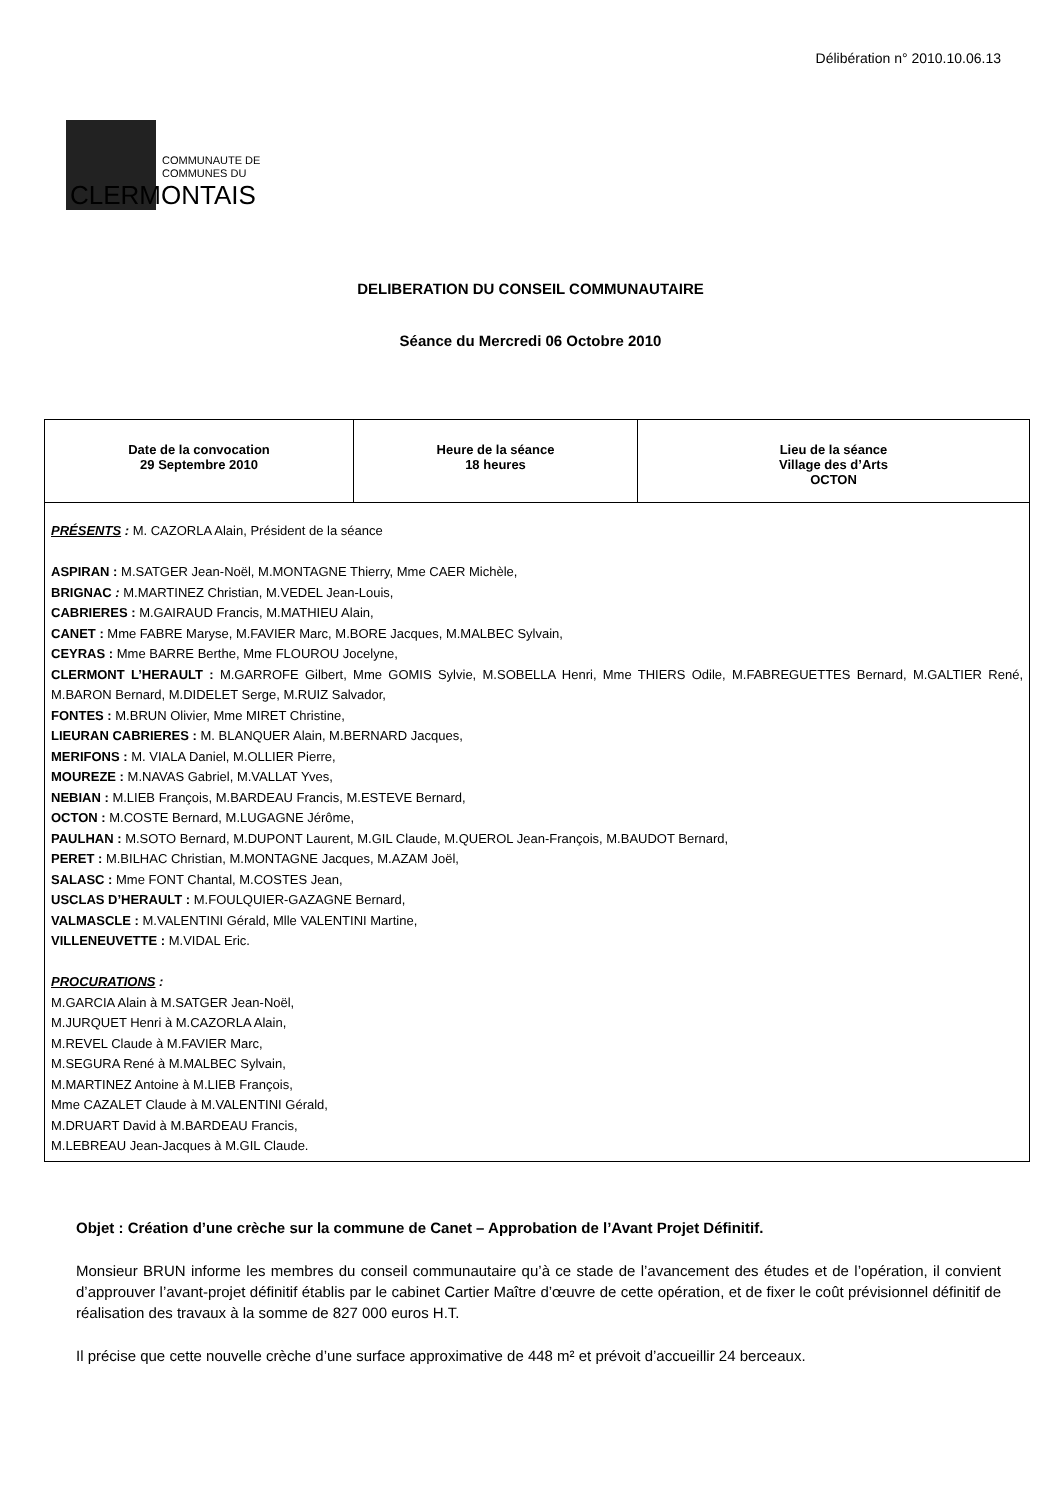Délibération n° 2010.10.06.13
COMMUNAUTE DE
COMMUNES DU
CLERMONTAIS
DELIBERATION DU CONSEIL COMMUNAUTAIRE
Séance du Mercredi 06 Octobre 2010
| Date de la convocation 29 Septembre 2010 | Heure de la séance 18 heures | Lieu de la séance Village des d’Arts OCTON |
| PRÉSENTS : M. CAZORLA Alain, Président de la séance ASPIRAN : M.SATGER Jean-Noël, M.MONTAGNE Thierry, Mme CAER Michèle, BRIGNAC : M.MARTINEZ Christian, M.VEDEL Jean-Louis, CABRIERES : M.GAIRAUD Francis, M.MATHIEU Alain, CANET : Mme FABRE Maryse, M.FAVIER Marc, M.BORE Jacques, M.MALBEC Sylvain, CEYRAS : Mme BARRE Berthe, Mme FLOUROU Jocelyne, CLERMONT L’HERAULT : M.GARROFE Gilbert, Mme GOMIS Sylvie, M.SOBELLA Henri, Mme THIERS Odile, M.FABREGUETTES Bernard, M.GALTIER René, M.BARON Bernard, M.DIDELET Serge, M.RUIZ Salvador, FONTES : M.BRUN Olivier, Mme MIRET Christine, LIEURAN CABRIERES : M. BLANQUER Alain, M.BERNARD Jacques, MERIFONS : M. VIALA Daniel, M.OLLIER Pierre, MOUREZE : M.NAVAS Gabriel, M.VALLAT Yves, NEBIAN : M.LIEB François, M.BARDEAU Francis, M.ESTEVE Bernard, OCTON : M.COSTE Bernard, M.LUGAGNE Jérôme, PAULHAN : M.SOTO Bernard, M.DUPONT Laurent, M.GIL Claude, M.QUEROL Jean-François, M.BAUDOT Bernard, PERET : M.BILHAC Christian, M.MONTAGNE Jacques, M.AZAM Joël, SALASC : Mme FONT Chantal, M.COSTES Jean, USCLAS D’HERAULT : M.FOULQUIER-GAZAGNE Bernard, VALMASCLE : M.VALENTINI Gérald, Mlle VALENTINI Martine, VILLENEUVETTE : M.VIDAL Eric. PROCURATIONS : M.GARCIA Alain à M.SATGER Jean-Noël, M.JURQUET Henri à M.CAZORLA Alain, M.REVEL Claude à M.FAVIER Marc, M.SEGURA René à M.MALBEC Sylvain, M.MARTINEZ Antoine à M.LIEB François, Mme CAZALET Claude à M.VALENTINI Gérald, M.DRUART David à M.BARDEAU Francis, M.LEBREAU Jean-Jacques à M.GIL Claude. | | |
Objet : Création d’une crèche sur la commune de Canet – Approbation de l’Avant Projet Définitif.
Monsieur BRUN informe les membres du conseil communautaire qu’à ce stade de l’avancement des études et de l’opération, il convient d’approuver l’avant-projet définitif établis par le cabinet Cartier Maître d’œuvre de cette opération, et de fixer le coût prévisionnel définitif de réalisation des travaux à la somme de 827 000 euros H.T.
Il précise que cette nouvelle crèche d’une surface approximative de 448 m² et prévoit d’accueillir 24 berceaux.